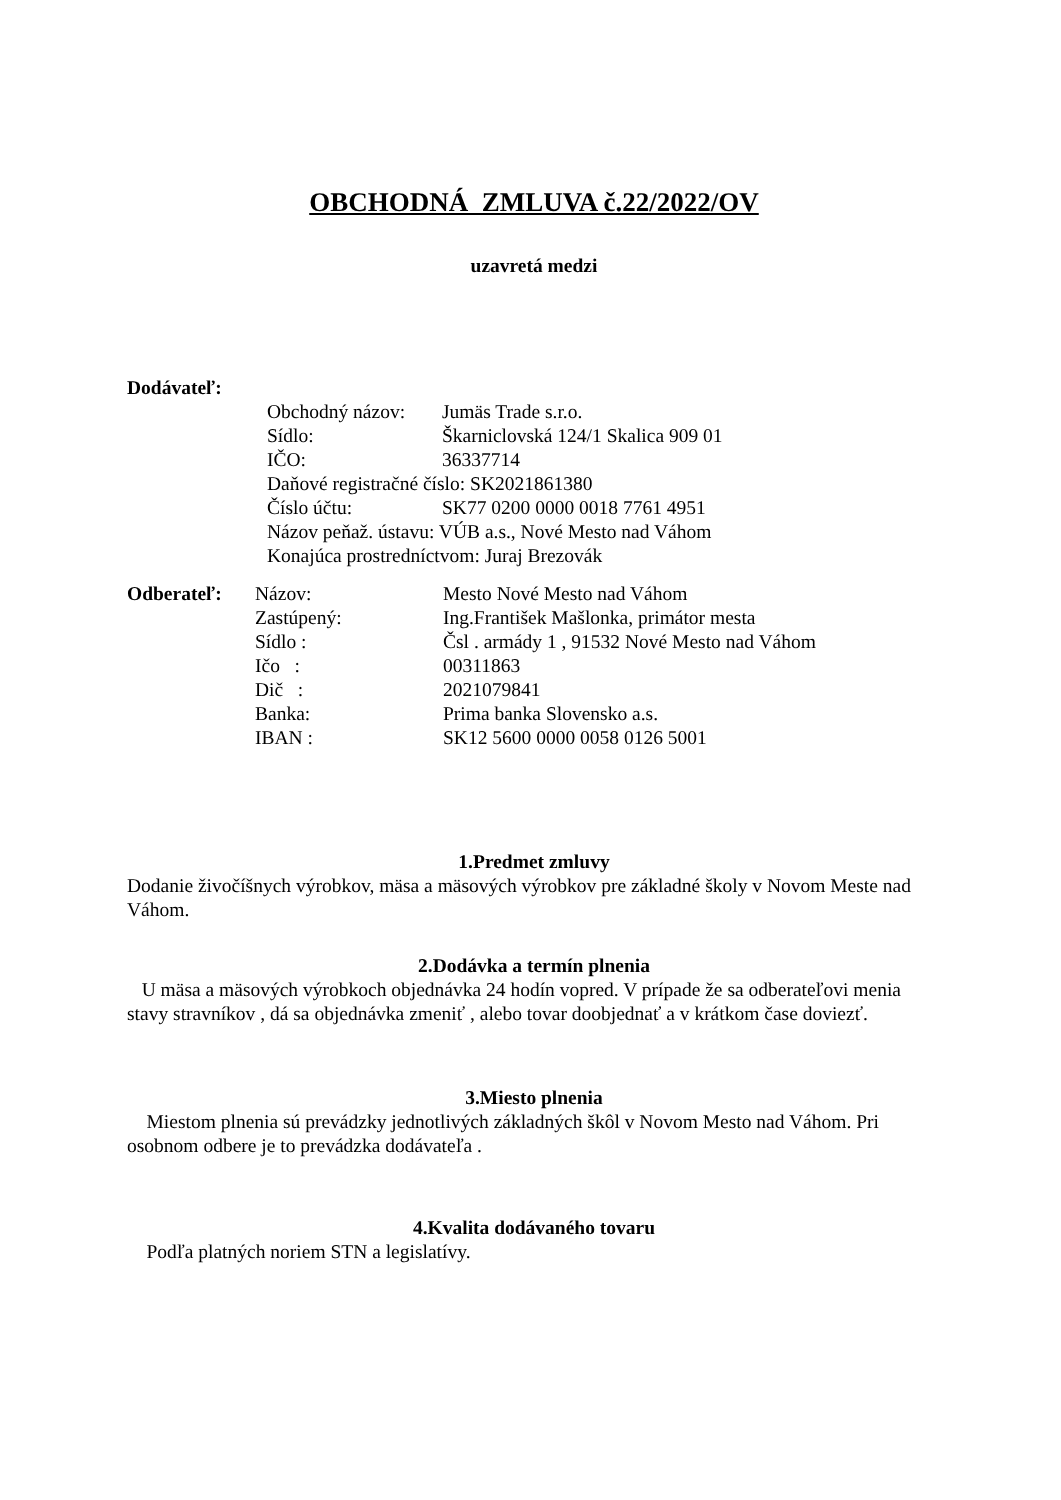OBCHODNÁ ZMLUVA č.22/2022/OV
uzavretá medzi
Dodávateľ:
Obchodný názov: Jumäs Trade s.r.o.
Sídlo: Škarniclovská 124/1 Skalica 909 01
IČO: 36337714
Daňové registračné číslo: SK2021861380
Číslo účtu: SK77 0200 0000 0018 7761 4951
Názov peňaž. ústavu: VÚB a.s., Nové Mesto nad Váhom
Konajúca prostredníctvom: Juraj Brezovák
Odberateľ: Názov: Mesto Nové Mesto nad Váhom
Zastúpený: Ing.František Mašlonka, primátor mesta
Sídlo : Čsl . armády 1 , 91532 Nové Mesto nad Váhom
Ičo : 00311863
Dič : 2021079841
Banka: Prima banka Slovensko a.s.
IBAN : SK12 5600 0000 0058 0126 5001
1.Predmet zmluvy
Dodanie živočíšnych výrobkov, mäsa a mäsových výrobkov pre základné školy v Novom Meste nad Váhom.
2.Dodávka a termín plnenia
U mäsa a mäsových výrobkoch objednávka 24 hodín vopred. V prípade že sa odberateľovi menia stavy stravníkov , dá sa objednávka zmeniť , alebo tovar doobjednať a v krátkom čase doviezť.
3.Miesto plnenia
Miestom plnenia sú prevádzky jednotlivých základných škôl v Novom Mesto nad Váhom. Pri osobnom odbere je to prevádzka dodávateľa .
4.Kvalita dodávaného tovaru
Podľa platných noriem STN a legislatívy.